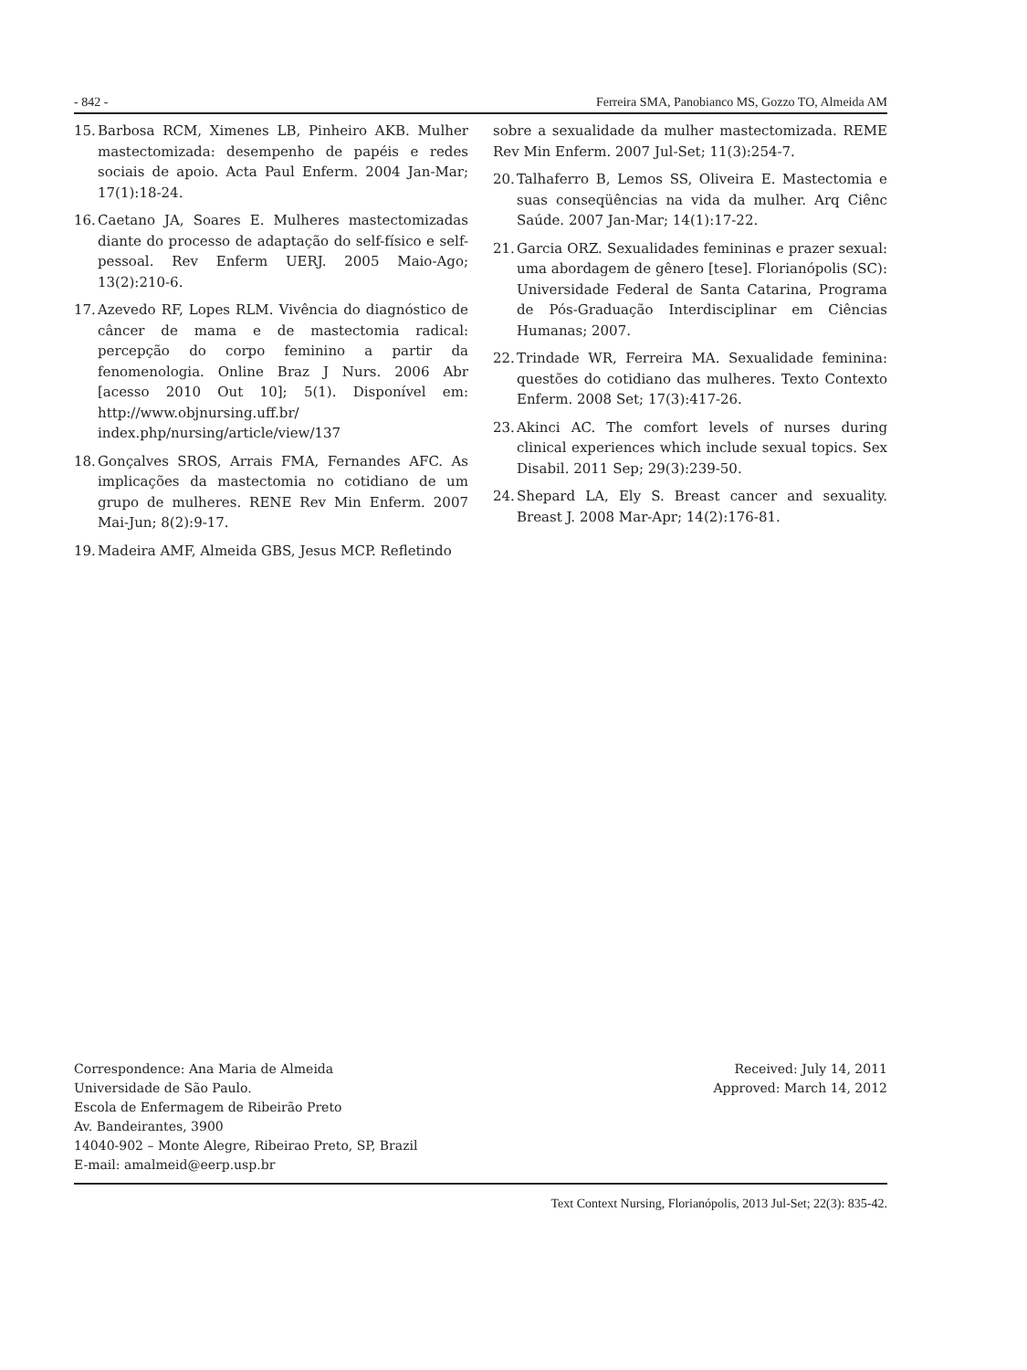- 842 - Ferreira SMA, Panobianco MS, Gozzo TO, Almeida AM
15. Barbosa RCM, Ximenes LB, Pinheiro AKB. Mulher mastectomizada: desempenho de papéis e redes sociais de apoio. Acta Paul Enferm. 2004 Jan-Mar; 17(1):18-24.
16. Caetano JA, Soares E. Mulheres mastectomizadas diante do processo de adaptação do self-físico e self-pessoal. Rev Enferm UERJ. 2005 Maio-Ago; 13(2):210-6.
17. Azevedo RF, Lopes RLM. Vivência do diagnóstico de câncer de mama e de mastectomia radical: percepção do corpo feminino a partir da fenomenologia. Online Braz J Nurs. 2006 Abr [acesso 2010 Out 10]; 5(1). Disponível em: http://www.objnursing.uff.br/ index.php/nursing/article/view/137
18. Gonçalves SROS, Arrais FMA, Fernandes AFC. As implicações da mastectomia no cotidiano de um grupo de mulheres. RENE Rev Min Enferm. 2007 Mai-Jun; 8(2):9-17.
19. Madeira AMF, Almeida GBS, Jesus MCP. Refletindo
sobre a sexualidade da mulher mastectomizada. REME Rev Min Enferm. 2007 Jul-Set; 11(3):254-7.
20. Talhaferro B, Lemos SS, Oliveira E. Mastectomia e suas conseqüências na vida da mulher. Arq Ciênc Saúde. 2007 Jan-Mar; 14(1):17-22.
21. Garcia ORZ. Sexualidades femininas e prazer sexual: uma abordagem de gênero [tese]. Florianópolis (SC): Universidade Federal de Santa Catarina, Programa de Pós-Graduação Interdisciplinar em Ciências Humanas; 2007.
22. Trindade WR, Ferreira MA. Sexualidade feminina: questões do cotidiano das mulheres. Texto Contexto Enferm. 2008 Set; 17(3):417-26.
23. Akinci AC. The comfort levels of nurses during clinical experiences which include sexual topics. Sex Disabil. 2011 Sep; 29(3):239-50.
24. Shepard LA, Ely S. Breast cancer and sexuality. Breast J. 2008 Mar-Apr; 14(2):176-81.
Correspondence: Ana Maria de Almeida
Universidade de São Paulo.
Escola de Enfermagem de Ribeirão Preto
Av. Bandeirantes, 3900
14040-902 – Monte Alegre, Ribeirao Preto, SP, Brazil
E-mail: amalmeid@eerp.usp.br
Received: July 14, 2011
Approved: March 14, 2012
Text Context Nursing, Florianópolis, 2013 Jul-Set; 22(3): 835-42.